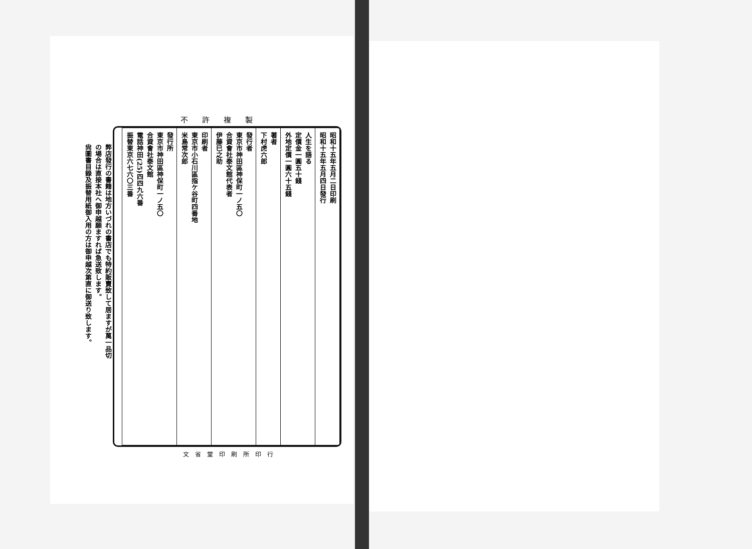不許複製
| 昭和十五年五月二日印刷 昭和十五年五月四日發行 |
| 人生を語る 定價金一圓五十錢 外地定價一圓六十五錢 |
| 著者 下村虎六郎 |
| 發行者 東京市神田區神保町一ノ五〇 合資會社泰文館代表者 伊藤巳之助 |
| 印刷者 東京市小石川區指ケ谷町四番地 米島常次郎 |
| 發行所 東京市神田區神保町一ノ五〇 合資會社泰文館 電話神田(25)四四九六番 振替東京六七六〇三番 |
弊店發行の書籍は地方いづれの書店でも特約販賣致して居ますが萬一品切の場合は直接本社へ御申越願ますれば急送致します。
尙圖書目錄及振替用紙御入用の方は御申越次第直に御送り致します。
文省堂印刷所印行